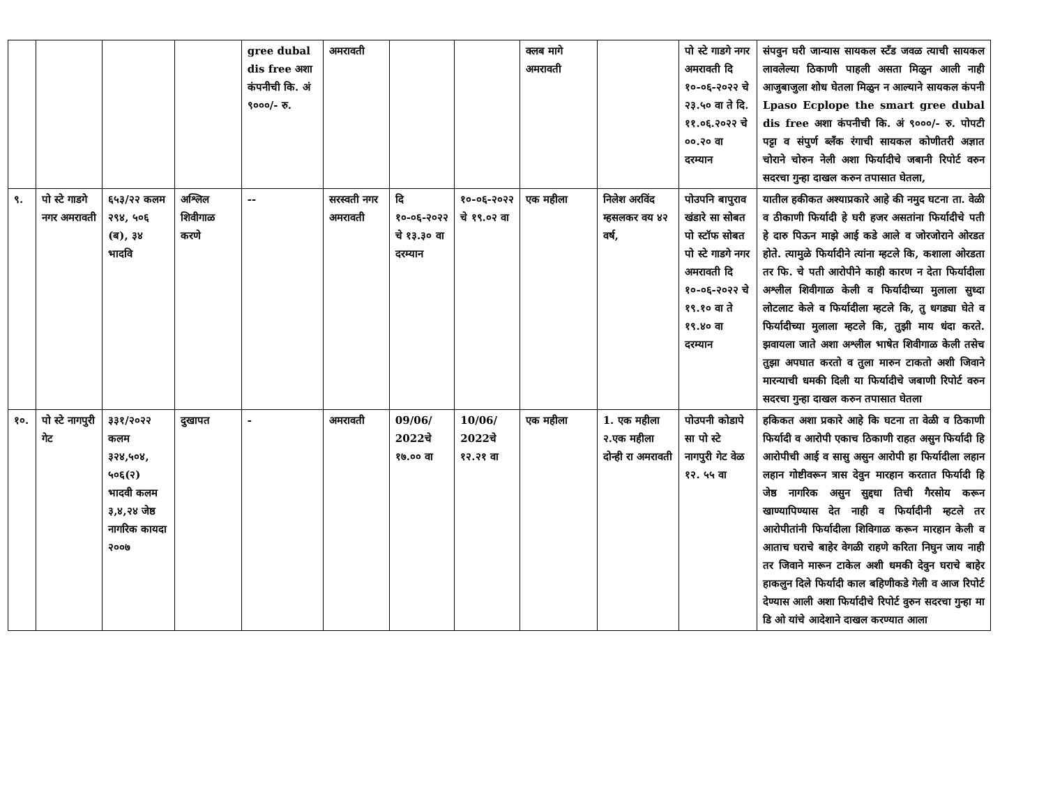| | | | | gree dubal dis free अशा कंपनीची कि. अं ९०००/- रु. | अमरावती | | | क्लब मागे अमरावती | | पो स्टे गाडगे नगर अमरावती दि १०-०६-२०२२ चे २३.५० वा ते दि. ११.०६.२०२२ चे ००.२० वा दरम्यान | संपवुन घरी जान्यास सायकल स्टँड जवळ त्याची सायकल लावलेल्या ठिकाणी पाहली असता मिळुन आली नाही आजुबाजुला शोध घेतला मिळुन न आल्याने सायकल कंपनी Lpaso Ecplope the smart gree dubal dis free अशा कंपनीची कि. अं ९०००/- रु. पोपटी पट्टा व संपुर्ण ब्लँक रंगाची सायकल कोणीतरी अज्ञात चोराने चोरुन नेली अशा फिर्यादीचे जबानी रिपोर्ट वरुन सदरचा गुन्हा दाखल करुन तपासात घेतला, |
| ९. | पो स्टे गाडगे नगर अमरावती | ६५३/२२ कलम २९४, ५०६ (ब), ३४ भादवि | अश्लिल शिवीगाळ करणे | -- | सरस्वती नगर अमरावती | दि १०-०६-२०२२ चे १३.३० वा दरम्यान | १०-०६-२०२२ चे १९.०२ वा | एक महीला | निलेश अरविंद म्हसलकर वय ४२ वर्ष, | पोउपनि बापुराव खंडारे सा सोबत पो स्टॉफ सोबत पो स्टे गाडगे नगर अमरावती दि १०-०६-२०२२ चे १९.१० वा ते १९.४० वा दरम्यान | यातील हकीकत अश्याप्रकारे आहे की नमुद घटना ता. वेळी व ठीकाणी फिर्यादी हे घरी हजर असतांना फिर्यादीचे पती हे दारु पिऊन माझे आई कडे आले व जोरजोराने ओरडत होते. त्यामुळे फिर्यादीने त्यांना म्हटले कि, कशाला ओरडता तर फि. चे पती आरोपीने काही कारण न देता फिर्यादीला अश्लील शिवीगाळ केली व फिर्यादीच्या मुलाला सुध्दा लोटलाट केले व फिर्यादीला म्हटले कि, तु धगड्या घेते व फिर्यादीच्या मुलाला म्हटले कि, तुझी माय धंदा करते. झवायला जाते अशा अश्लील भाषेत शिवीगाळ केली तसेच तुझा अपघात करतो व तुला मारुन टाकतो अशी जिवाने मारन्याची धमकी दिली या फिर्यादीचे जबाणी रिपोर्ट वरुन सदरचा गुन्हा दाखल करुन तपासात घेतला |
| १०. | पो स्टे नागपुरी गेट | ३३१/२०२२ कलम ३२४,५०४, ५०६(२) भादवी कलम ३,४,२४ जेष्ठ नागरिक कायदा २००७ | दुखापत | - | अमरावती | 09/06/ 2022चे १७.०० वा | 10/06/ 2022चे १२.२१ वा | एक महीला | 1. एक महीला २.एक महीला दोन्ही रा अमरावती | पोउपनी कोडापे सा पो स्टे नागपुरी गेट वेळ १२. ५५ वा | हकिकत अशा प्रकारे आहे कि घटना ता वेळी व ठिकाणी फिर्यादी व आरोपी एकाच ठिकाणी राहत असुन फिर्यादी हि आरोपीची आई व सासु असुन आरोपी हा फिर्यादीला लहान लहान गोष्टीवरून त्रास देवुन मारहान करतात फिर्यादी हि जेष्ठ नागरिक असुन सुद्दधा तिची गैरसोय करून खाण्यापिण्यास देत नाही व फिर्यादीनी म्हटले तर आरोपीतांनी फिर्यादीला शिविगाळ करून मारहान केली व आताच घराचे बाहेर वेगळी राहणे करिता निघुन जाय नाही तर जिवाने मारून टाकेल अशी धमकी देवुन घराचे बाहेर हाकलुन दिले फिर्यादी काल बहिणीकडे गेली व आज रिपोर्ट देण्यास आली अशा फिर्यादीचे रिपोर्ट वुरुन सदरचा गुन्हा मा डि ओ यांचे आदेशाने दाखल करण्यात आला |